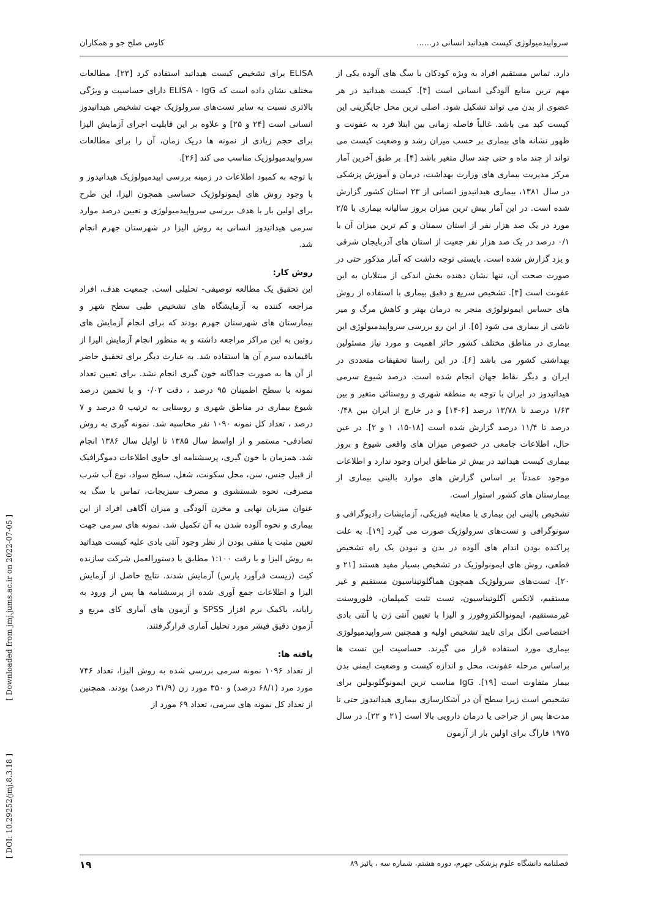سرواپیدمیولوژی کیست هیداتید انسانی در...... کاوس صلح جو و همکاران
دارد. تماس مستقیم افراد به ویژه کودکان با سگ های آلوده یکی از مهم ترین منابع آلودگی انسانی است [۴]. کیست هیداتید در هر عضوی از بدن می تواند تشکیل شود. اصلی ترین محل جایگزینی این کیست کبد می باشد. غالباً فاصله زمانی بین ابتلا فرد به عفونت و ظهور نشانه های بیماری بر حسب میزان رشد و وضعیت کیست می تواند از چند ماه و حتی چند سال متغیر باشد [۴]. بر طبق آخرین آمار مرکز مدیریت بیماری های وزارت بهداشت، درمان و آموزش پزشکی در سال ۱۳۸۱، بیماری هیداتیدوز انسانی از ۲۳ استان کشور گزارش شده است. در این آمار بیش ترین میزان بروز سالیانه بیماری با ۲/۵ مورد در یک صد هزار نفر از استان سمنان و کم ترین میزان آن با ۰/۱ درصد در یک صد هزار نفر جعیت از استان های آذربایجان شرقی و یزد گزارش شده است. بایستی توجه داشت که آمار مذکور حتی در صورت صحت آن، تنها نشان دهنده بخش اندکی از مبتلایان به این عفونت است [۴]. تشخیص سریع و دقیق بیماری با استفاده از روش های حساس ایمونولوژی منجر به درمان بهتر و کاهش مرگ و میر ناشی از بیماری می شود [۵]. از این رو بررسی سرواپیدمیولوژی این بیماری در مناطق مختلف کشور حائز اهمیت و مورد نیاز مسئولین بهداشتی کشور می باشد [۶]. در این راستا تحقیقات متعددی در ایران و دیگر نقاط جهان انجام شده است. درصد شیوع سرمی هیداتیدوز در ایران با توجه به منطقه شهری و روستائی متغیر و بین ۱/۶۳ درصد تا ۱۳/۷۸ درصد [۶-۱۴] و در خارج از ایران بین ۰/۴۸ درصد تا ۱۱/۴ درصد گزارش شده است [۱۸-۱۵، ۱ و ۲]. در عین حال، اطلاعات جامعی در خصوص میزان های واقعی شیوع و بروز بیماری کیست هیداتید در بیش تر مناطق ایران وجود ندارد و اطلاعات موجود عمدتاً بر اساس گزارش های موارد بالینی بیماری از بیمارستان های کشور استوار است.
تشخیص بالینی این بیماری با معاینه فیزیکی، آزمایشات رادیوگرافی و سونوگرافی و تست‌های سرولوژیک صورت می گیرد [۱۹]. به علت پراکنده بودن اندام های آلوده در بدن و نبودن یک راه تشخیص قطعی، روش های ایمونولوژیک در تشخیص بسیار مفید هستند [۲۱ و ۲۰]. تست‌های سرولوژیک همچون هماگلوتیناسیون مستقیم و غیر مستقیم، لاتکس آگلوتیناسیون، تست تثبت کمپلمان، فلوروسنت غیرمستقیم، ایمونوالکتروفورز و الیزا با تعیین آنتی ژن یا آنتی بادی اختصاصی انگل برای تایید تشخیص اولیه و همچنین سرواپیدمیولوژی بیماری مورد استفاده قرار می گیرند. حساسیت این تست ها براساس مرحله عفونت، محل و اندازه کیست و وضعیت ایمنی بدن بیمار متفاوت است [۱۹]. IgG مناسب ترین ایمونوگلوبولین برای تشخیص است زیرا سطح آن در آشکارسازی بیماری هیداتیدوز حتی تا مدت‌ها پس از جراحی یا درمان دارویی بالا است [۲۱ و ۲۲]. در سال ۱۹۷۵ فاراگ برای اولین بار از آزمون
ELISA برای تشخیص کیست هیداتید استفاده کرد [۲۳]. مطالعات مختلف نشان داده است که ELISA - IgG دارای حساسیت و ویژگی بالاتری نسبت به سایر تست‌های سرولوژیک جهت تشخیص هیداتیدوز انسانی است [۲۴ و ۲۵] و علاوه بر این قابلیت اجرای آزمایش الیزا برای حجم زیادی از نمونه ها دریک زمان، آن را برای مطالعات سرواپیدمیولوژیک مناسب می کند [۲۶].
با توجه به کمبود اطلاعات در زمینه بررسی اپیدمیولوژیک هیداتیدوز و با وجود روش های ایمونولوژیک حساسی همچون الیزا، این طرح برای اولین بار با هدف بررسی سرواپیدمیولوژی و تعیین درصد موارد سرمی هیداتیدوز انسانی به روش الیزا در شهرستان جهرم انجام شد.
روش کار:
این تحقیق یک مطالعه توصیفی- تحلیلی است. جمعیت هدف، افراد مراجعه کننده به آزمایشگاه های تشخیص طبی سطح شهر و بیمارستان های شهرستان جهرم بودند که برای انجام آزمایش های روتین به این مراکز مراجعه داشته و به منظور انجام آزمایش الیزا از باقیمانده سرم آن ها استفاده شد. به عبارت دیگر برای تحقیق حاضر از آن ها به صورت جداگانه خون گیری انجام نشد. برای تعیین تعداد نمونه با سطح اطمینان ۹۵ درصد ، دقت ۰/۰۲ و با تخمین درصد شیوع بیماری در مناطق شهری و روستایی به ترتیب ۵ درصد و ۷ درصد ، تعداد کل نمونه ۱۰۹۰ نفر محاسبه شد. نمونه گیری به روش تصادفی- مستمر و از اواسط سال ۱۳۸۵ تا اوایل سال ۱۳۸۶ انجام شد. همزمان با خون گیری، پرسشنامه ای حاوی اطلاعات دموگرافیک از قبیل جنس، سن، محل سکونت، شغل، سطح سواد، نوع آب شرب مصرفی، نحوه شستشوی و مصرف سبزیجات، تماس با سگ به عنوان میزبان نهایی و مخزن آلودگی و میزان آگاهی افراد از این بیماری و نحوه آلوده شدن به آن تکمیل شد. نمونه های سرمی جهت تعیین مثبت یا منفی بودن از نظر وجود آنتی بادی علیه کیست هیداتید به روش الیزا و با رقت ۱:۱۰۰ مطابق با دستورالعمل شرکت سازنده کیت (زیست فرآورد پارس) آزمایش شدند. نتایج حاصل از آزمایش الیزا و اطلاعات جمع آوری شده از پرسشنامه ها پس از ورود به رایانه، باکمک نرم افزار SPSS و آزمون های آماری کای مربع و آزمون دقیق فیشر مورد تحلیل آماری قرارگرفتند.
یافته ها:
از تعداد ۱۰۹۶ نمونه سرمی بررسی شده به روش الیزا، تعداد ۷۴۶ مورد مرد (۶۸/۱ درصد) و ۳۵۰ مورد زن (۳۱/۹ درصد) بودند. همچنین از تعداد کل نمونه های سرمی، تعداد ۶۹ مورد از
فصلنامه دانشگاه علوم پزشکی جهرم، دوره هشتم، شماره سه ، پائیز ۸۹ ۱۹
[ Downloaded from jmj.jums.ac.ir on 2022-07-05 ]
[ DOI: 10.29252/jmj.8.3.18 ]